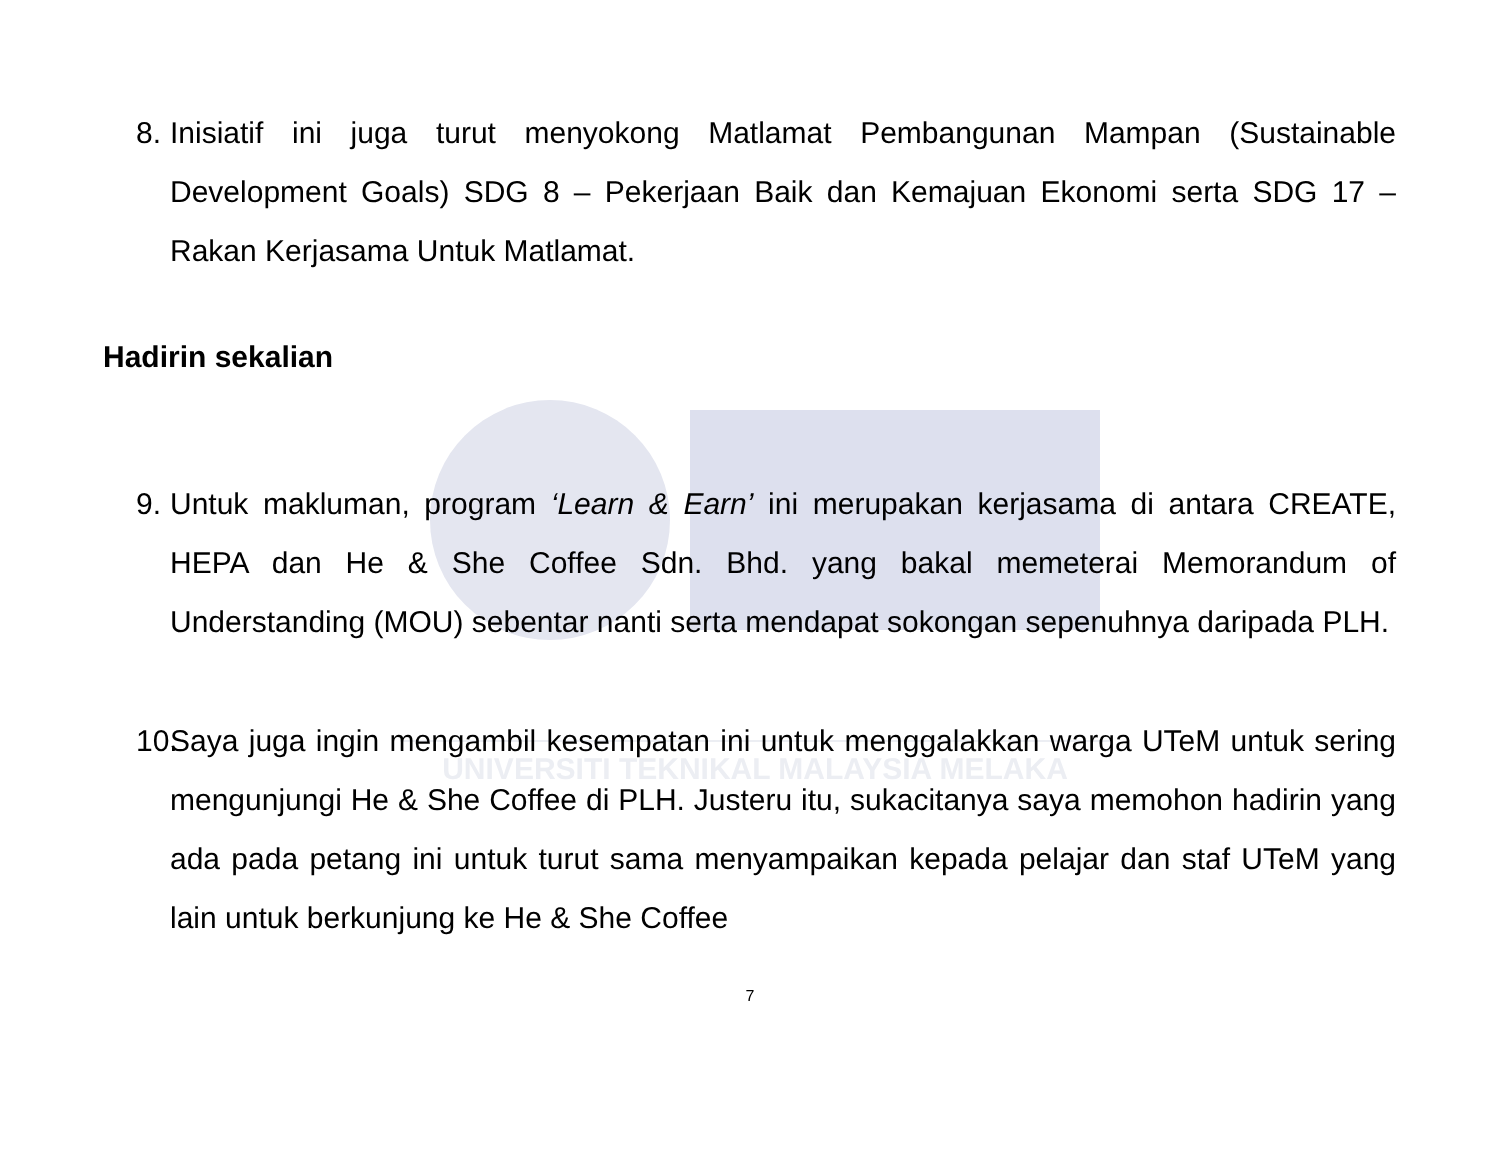UNIVERSITI TEKNIKAL MALAYSIA MELAKA
8. Inisiatif ini juga turut menyokong Matlamat Pembangunan Mampan (Sustainable Development Goals) SDG 8 – Pekerjaan Baik dan Kemajuan Ekonomi serta SDG 17 – Rakan Kerjasama Untuk Matlamat.
Hadirin sekalian
9. Untuk makluman, program ‘Learn & Earn’ ini merupakan kerjasama di antara CREATE, HEPA dan He & She Coffee Sdn. Bhd. yang bakal memeterai Memorandum of Understanding (MOU) sebentar nanti serta mendapat sokongan sepenuhnya daripada PLH.
10. Saya juga ingin mengambil kesempatan ini untuk menggalakkan warga UTeM untuk sering mengunjungi He & She Coffee di PLH. Justeru itu, sukacitanya saya memohon hadirin yang ada pada petang ini untuk turut sama menyampaikan kepada pelajar dan staf UTeM yang lain untuk berkunjung ke He & She Coffee
7